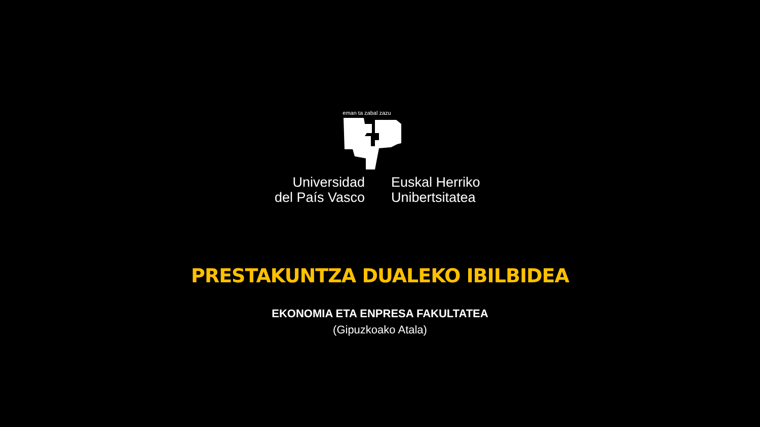eman ta zabal zazu
Universidad
del País Vasco
Euskal Herriko
Unibertsitatea
PRESTAKUNTZA DUALEKO IBILBIDEA
EKONOMIA ETA ENPRESA FAKULTATEA
(Gipuzkoako Atala)